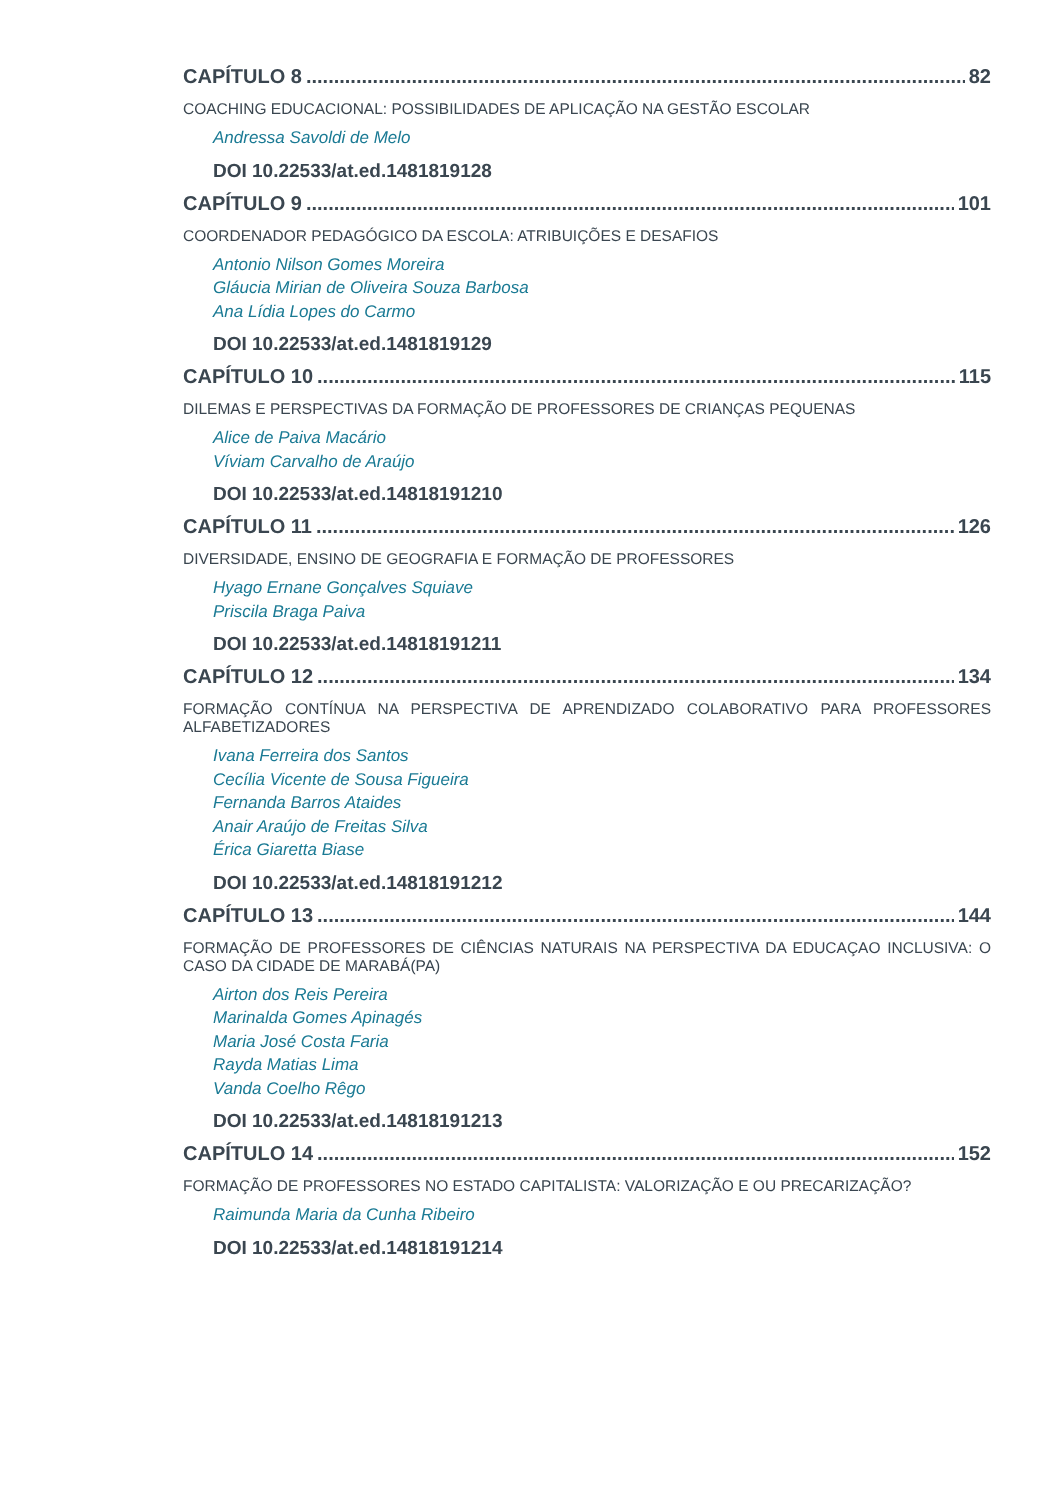CAPÍTULO 8 82
COACHING EDUCACIONAL: POSSIBILIDADES DE APLICAÇÃO NA GESTÃO ESCOLAR
Andressa Savoldi de Melo
DOI 10.22533/at.ed.1481819128
CAPÍTULO 9 101
COORDENADOR PEDAGÓGICO DA ESCOLA: ATRIBUIÇÕES E DESAFIOS
Antonio Nilson Gomes Moreira
Gláucia Mirian de Oliveira Souza Barbosa
Ana Lídia Lopes do Carmo
DOI 10.22533/at.ed.1481819129
CAPÍTULO 10 115
DILEMAS E PERSPECTIVAS DA FORMAÇÃO DE PROFESSORES DE CRIANÇAS PEQUENAS
Alice de Paiva Macário
Víviam Carvalho de Araújo
DOI 10.22533/at.ed.14818191210
CAPÍTULO 11 126
DIVERSIDADE, ENSINO DE GEOGRAFIA E FORMAÇÃO DE PROFESSORES
Hyago Ernane Gonçalves Squiave
Priscila Braga Paiva
DOI 10.22533/at.ed.14818191211
CAPÍTULO 12 134
FORMAÇÃO CONTÍNUA NA PERSPECTIVA DE APRENDIZADO COLABORATIVO PARA PROFESSORES ALFABETIZADORES
Ivana Ferreira dos Santos
Cecília Vicente de Sousa Figueira
Fernanda Barros Ataides
Anair Araújo de Freitas Silva
Érica Giaretta Biase
DOI 10.22533/at.ed.14818191212
CAPÍTULO 13 144
FORMAÇÃO DE PROFESSORES DE CIÊNCIAS NATURAIS NA PERSPECTIVA DA EDUCAÇAO INCLUSIVA: O CASO DA CIDADE DE MARABÁ(PA)
Airton dos Reis Pereira
Marinalda Gomes Apinagés
Maria José Costa Faria
Rayda Matias Lima
Vanda Coelho Rêgo
DOI 10.22533/at.ed.14818191213
CAPÍTULO 14 152
FORMAÇÃO DE PROFESSORES NO ESTADO CAPITALISTA: VALORIZAÇÃO E OU PRECARIZAÇÃO?
Raimunda Maria da Cunha Ribeiro
DOI 10.22533/at.ed.14818191214